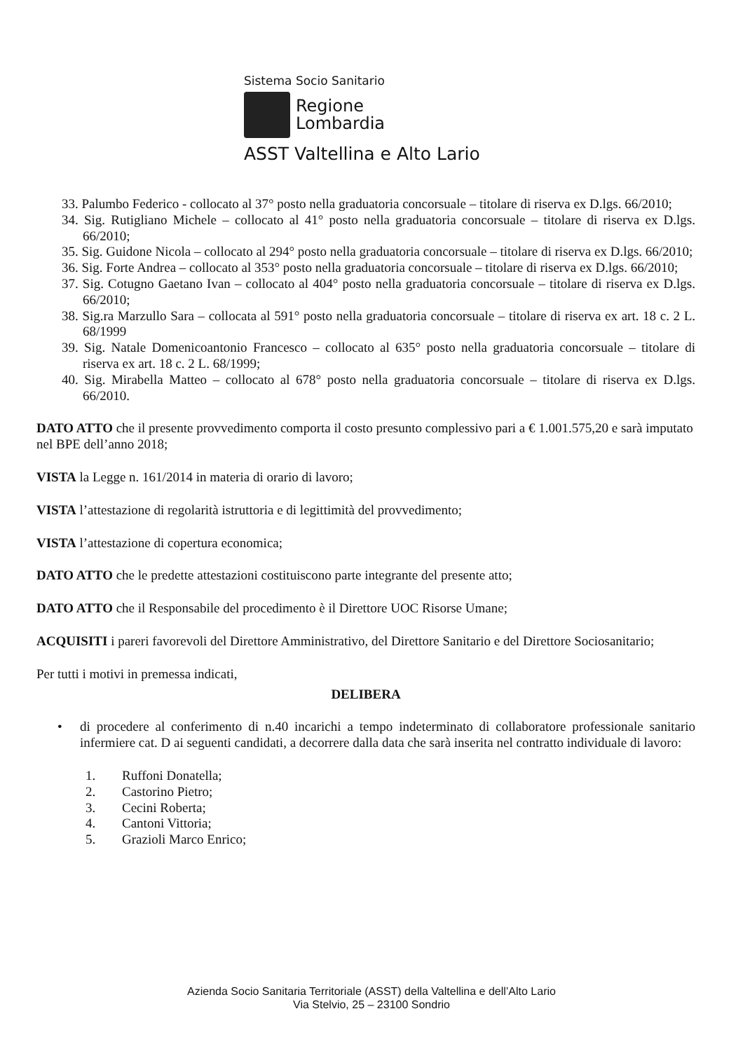Sistema Socio Sanitario
Regione
Lombardia
ASST Valtellina e Alto Lario
33. Palumbo Federico - collocato al 37° posto nella graduatoria concorsuale – titolare di riserva ex D.lgs. 66/2010;
34. Sig. Rutigliano Michele – collocato al 41° posto nella graduatoria concorsuale – titolare di riserva ex D.lgs. 66/2010;
35. Sig. Guidone Nicola – collocato al 294° posto nella graduatoria concorsuale – titolare di riserva ex D.lgs. 66/2010;
36. Sig. Forte Andrea – collocato al 353° posto nella graduatoria concorsuale – titolare di riserva ex D.lgs. 66/2010;
37. Sig. Cotugno Gaetano Ivan – collocato al 404° posto nella graduatoria concorsuale – titolare di riserva ex D.lgs. 66/2010;
38. Sig.ra Marzullo Sara – collocata al 591° posto nella graduatoria concorsuale – titolare di riserva ex art. 18 c. 2 L. 68/1999
39. Sig. Natale Domenicoantonio Francesco – collocato al 635° posto nella graduatoria concorsuale – titolare di riserva ex art. 18 c. 2 L. 68/1999;
40. Sig. Mirabella Matteo – collocato al 678° posto nella graduatoria concorsuale – titolare di riserva ex D.lgs. 66/2010.
DATO ATTO che il presente provvedimento comporta il costo presunto complessivo pari a € 1.001.575,20 e sarà imputato nel BPE dell’anno 2018;
VISTA la Legge n. 161/2014 in materia di orario di lavoro;
VISTA l’attestazione di regolarità istruttoria e di legittimità del provvedimento;
VISTA l’attestazione di copertura economica;
DATO ATTO che le predette attestazioni costituiscono parte integrante del presente atto;
DATO ATTO che il Responsabile del procedimento è il Direttore UOC Risorse Umane;
ACQUISITI i pareri favorevoli del Direttore Amministrativo, del Direttore Sanitario e del Direttore Sociosanitario;
Per tutti i motivi in premessa indicati,
DELIBERA
• di procedere al conferimento di n.40 incarichi a tempo indeterminato di collaboratore professionale sanitario infermiere cat. D ai seguenti candidati, a decorrere dalla data che sarà inserita nel contratto individuale di lavoro:
1. Ruffoni Donatella;
2. Castorino Pietro;
3. Cecini Roberta;
4. Cantoni Vittoria;
5. Grazioli Marco Enrico;
Azienda Socio Sanitaria Territoriale (ASST) della Valtellina e dell’Alto Lario
Via Stelvio, 25 – 23100 Sondrio